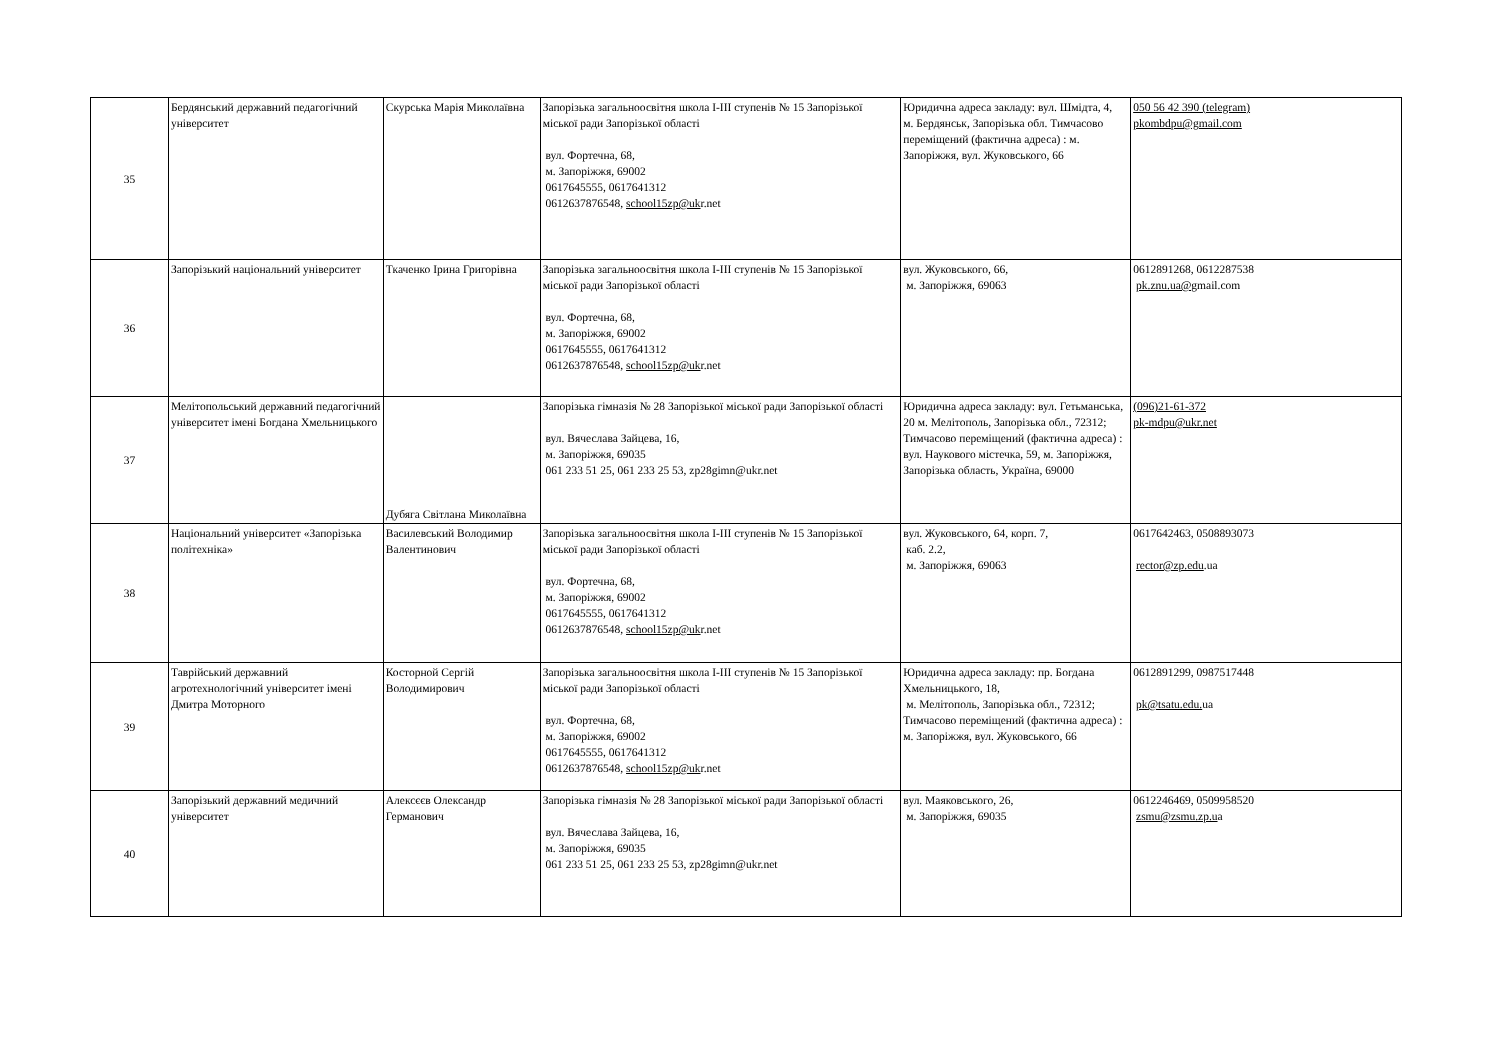| 35 | Бердянський державний педагогічний університет | Скурська Марія Миколаївна | Запорізька загальноосвітня школа І-ІІІ ступенів № 15 Запорізької міської ради Запорізької області вул. Фортечна, 68, м. Запоріжжя, 69002 0617645555, 0617641312 0612637876548, school15zp@uk r.net | Юридична адреса закладу: вул. Шмідта, 4, м. Бердянськ, Запорізька обл. Тимчасово переміщений (фактична адреса) : м. Запоріжжя, вул. Жуковського, 66 | 050 56 42 390 (telegram) pkombdpu@gmail.com |
| 36 | Запорізький національний університет | Ткаченко Ірина Григорівна | Запорізька загальноосвітня школа І-ІІІ ступенів № 15 Запорізької міської ради Запорізької області вул. Фортечна, 68, м. Запоріжжя, 69002 0617645555, 0617641312 0612637876548, school15zp@uk r.net | вул. Жуковського, 66, м. Запоріжжя, 69063 | 0612891268, 0612287538 pk.znu.ua@g mail.com |
| 37 | Мелітопольський державний педагогічний університет імені Богдана Хмельницького | Дубяга Світлана Миколаївна | Запорізька гімназія № 28 Запорізької міської ради Запорізької області вул. Вячеслава Зайцева, 16, м. Запоріжжя, 69035 061 233 51 25, 061 233 25 53, zp28gimn@ukr.net | Юридична адреса закладу: вул. Гетьманська, 20 м. Мелітополь, Запорізька обл., 72312; Тимчасово переміщений (фактична адреса) : вул. Наукового містечка, 59, м. Запоріжжя, Запорізька область, Україна, 69000 | (096)21-61-372 pk-mdpu@ukr.net |
| 38 | Національний університет «Запорізька політехніка» | Василевський Володимир Валентинович | Запорізька загальноосвітня школа І-ІІІ ступенів № 15 Запорізької міської ради Запорізької області вул. Фортечна, 68, м. Запоріжжя, 69002 0617645555, 0617641312 0612637876548, school15zp@uk r.net | вул. Жуковського, 64, корп. 7, каб. 2.2, м. Запоріжжя, 69063 | 0617642463, 0508893073 rector@zp.edu .ua |
| 39 | Таврійський державний агротехнологічний університет імені Дмитра Моторного | Косторной Сергій Володимирович | Запорізька загальноосвітня школа І-ІІІ ступенів № 15 Запорізької міської ради Запорізької області вул. Фортечна, 68, м. Запоріжжя, 69002 0617645555, 0617641312 0612637876548, school15zp@uk r.net | Юридична адреса закладу: пр. Богдана Хмельницького, 18, м. Мелітополь, Запорізька обл., 72312; Тимчасово переміщений (фактична адреса) : м. Запоріжжя, вул. Жуковського, 66 | 0612891299, 0987517448 pk@tsatu.edu. ua |
| 40 | Запорізький державний медичний університет | Алексєєв Олександр Германович | Запорізька гімназія № 28 Запорізької міської ради Запорізької області вул. Вячеслава Зайцева, 16, м. Запоріжжя, 69035 061 233 51 25, 061 233 25 53, zp28gimn@ukr.net | вул. Маяковського, 26, м. Запоріжжя, 69035 | 0612246469, 0509958520 zsmu@zsmu.zp.u a |